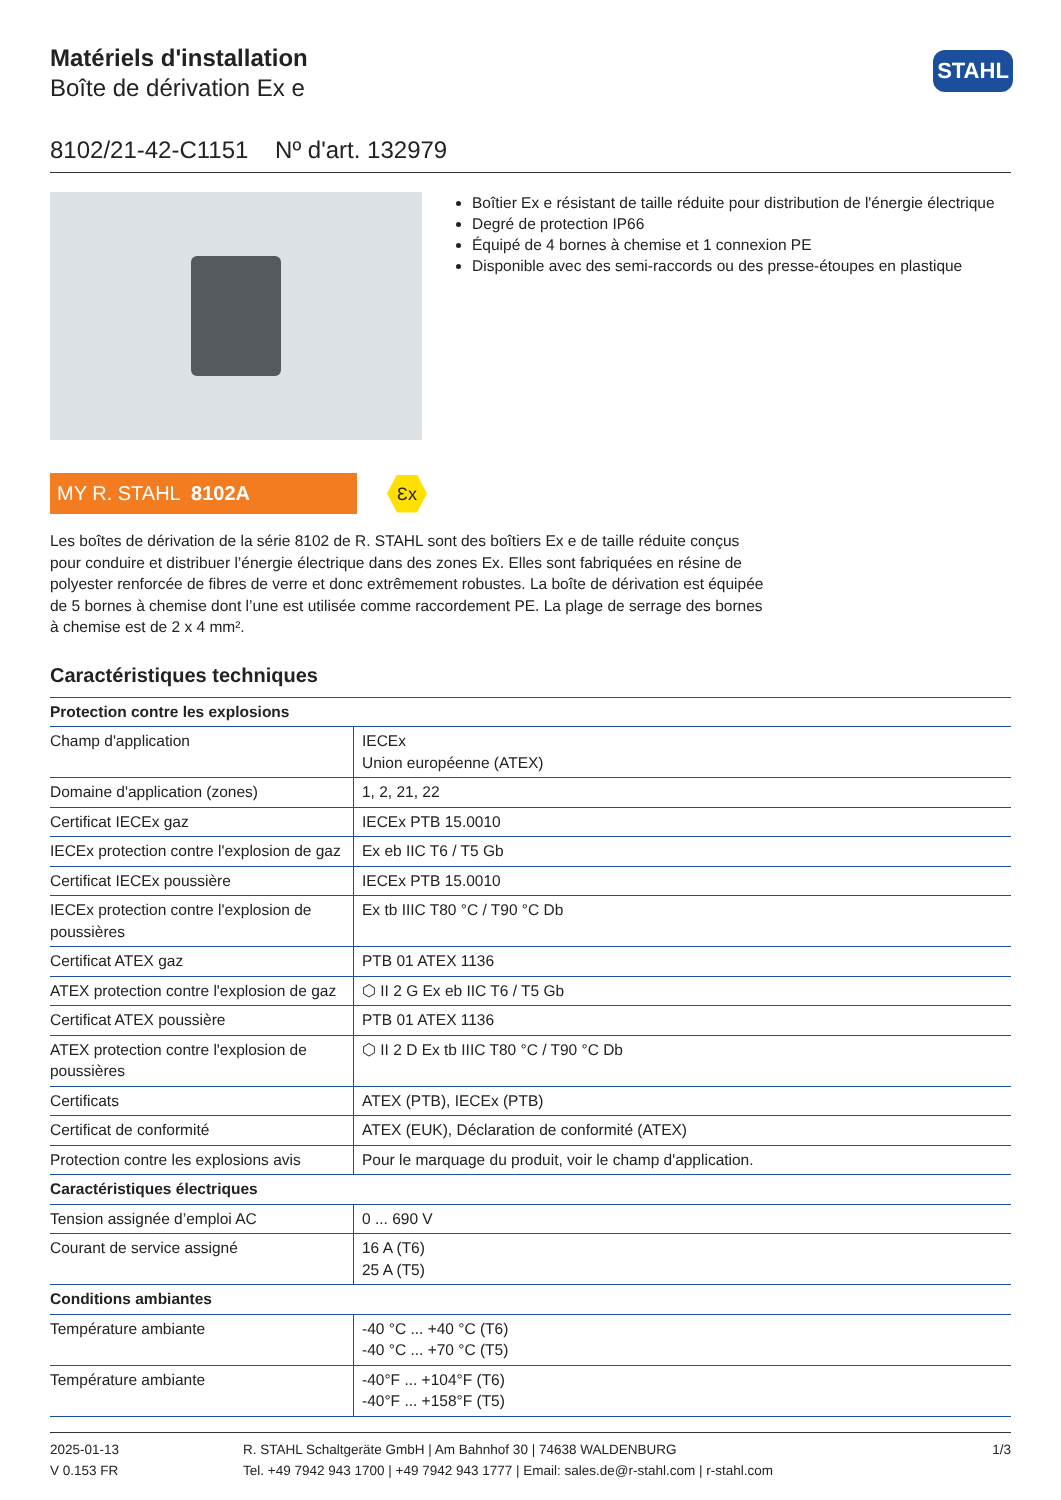Matériels d'installation
Boîte de dérivation Ex e
STAHL
8102/21-42-C1151 Nº d'art. 132979
Boîtier Ex e résistant de taille réduite pour distribution de l'énergie électrique
Degré de protection IP66
Équipé de 4 bornes à chemise et 1 connexion PE
Disponible avec des semi-raccords ou des presse-étoupes en plastique
MY R. STAHL 8102A
Ɛx
Les boîtes de dérivation de la série 8102 de R. STAHL sont des boîtiers Ex e de taille réduite conçus pour conduire et distribuer l’énergie électrique dans des zones Ex. Elles sont fabriquées en résine de polyester renforcée de fibres de verre et donc extrêmement robustes. La boîte de dérivation est équipée de 5 bornes à chemise dont l’une est utilisée comme raccordement PE. La plage de serrage des bornes à chemise est de 2 x 4 mm².
Caractéristiques techniques
| Protection contre les explosions | |
| --- | --- |
| Champ d'application | IECEx Union européenne (ATEX) |
| Domaine d'application (zones) | 1, 2, 21, 22 |
| Certificat IECEx gaz | IECEx PTB 15.0010 |
| IECEx protection contre l'explosion de gaz | Ex eb IIC T6 / T5 Gb |
| Certificat IECEx poussière | IECEx PTB 15.0010 |
| IECEx protection contre l'explosion de poussières | Ex tb IIIC T80 °C / T90 °C Db |
| Certificat ATEX gaz | PTB 01 ATEX 1136 |
| ATEX protection contre l'explosion de gaz | ⬡ II 2 G Ex eb IIC T6 / T5 Gb |
| Certificat ATEX poussière | PTB 01 ATEX 1136 |
| ATEX protection contre l'explosion de poussières | ⬡ II 2 D Ex tb IIIC T80 °C / T90 °C Db |
| Certificats | ATEX (PTB), IECEx (PTB) |
| Certificat de conformité | ATEX (EUK), Déclaration de conformité (ATEX) |
| Protection contre les explosions avis | Pour le marquage du produit, voir le champ d'application. |
| Caractéristiques électriques | |
| Tension assignée d’emploi AC | 0 ... 690 V |
| Courant de service assigné | 16 A (T6) 25 A (T5) |
| Conditions ambiantes | |
| Température ambiante | -40 °C ... +40 °C (T6) -40 °C ... +70 °C (T5) |
| Température ambiante | -40°F ... +104°F (T6) -40°F ... +158°F (T5) |
2025-01-13
V 0.153 FR
R. STAHL Schaltgeräte GmbH | Am Bahnhof 30 | 74638 WALDENBURG
Tel. +49 7942 943 1700 | +49 7942 943 1777 | Email: sales.de@r-stahl.com | r-stahl.com
1/3